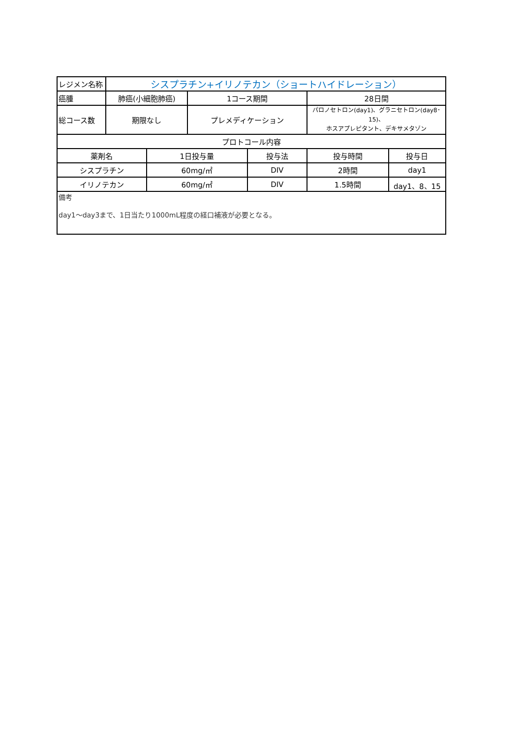| レジメン名称 | シスプラチン+イリノテカン（ショートハイドレーション） | | | | | |
| 癌腫 | 肺癌(小細胞肺癌) | | 1コース期間 | | 28日間 | |
| 総コース数 | 期限なし | | プレメディケーション | | パロノセトロン(day1)、グラニセトロン(day8･15)、 ホスアプレピタント、デキサメタゾン | |
| プロトコール内容 | | | | | | |
| 薬剤名 | | 1日投与量 | | 投与法 | 投与時間 | 投与日 |
| シスプラチン | | 60mg/㎡ | | DIV | 2時間 | day1 |
| イリノテカン | | 60mg/㎡ | | DIV | 1.5時間 | day1、8、15 |
| 備考 day1～day3まで、1日当たり1000mL程度の経口補液が必要となる。 | | | | | | |